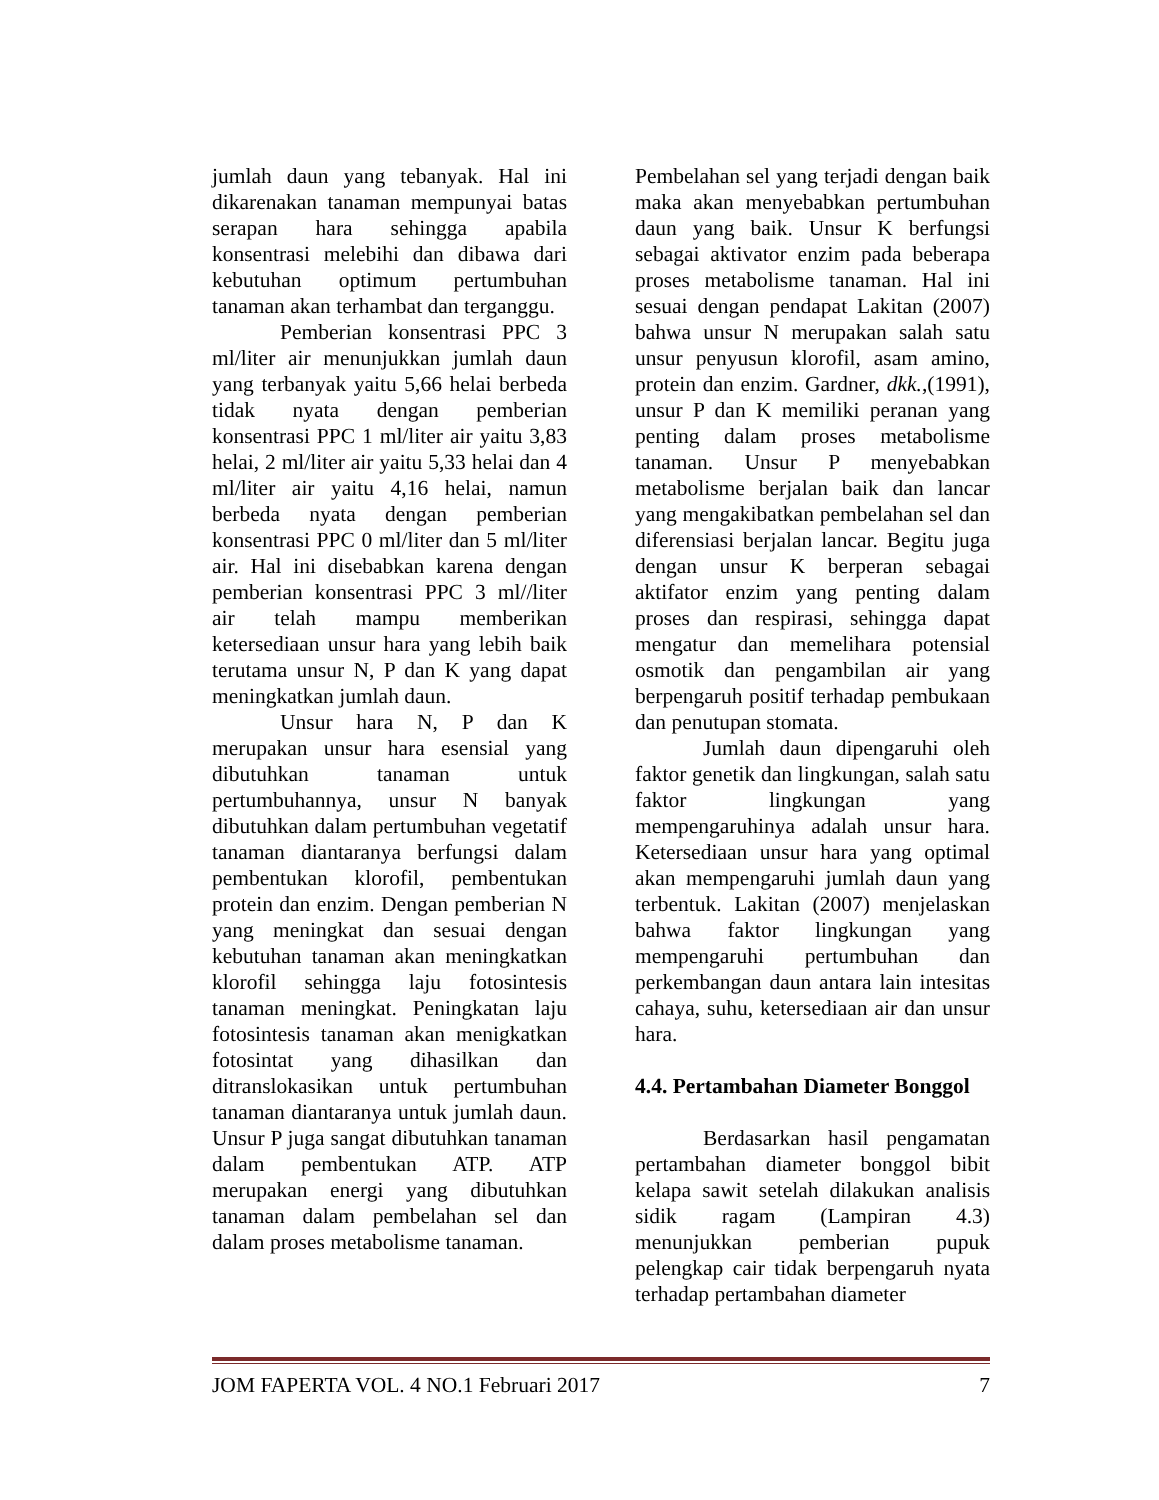jumlah daun yang tebanyak. Hal ini dikarenakan tanaman mempunyai batas serapan hara sehingga apabila konsentrasi melebihi dan dibawa dari kebutuhan optimum pertumbuhan tanaman akan terhambat dan terganggu.
Pemberian konsentrasi PPC 3 ml/liter air menunjukkan jumlah daun yang terbanyak yaitu 5,66 helai berbeda tidak nyata dengan pemberian konsentrasi PPC 1 ml/liter air yaitu 3,83 helai, 2 ml/liter air yaitu 5,33 helai dan 4 ml/liter air yaitu 4,16 helai, namun berbeda nyata dengan pemberian konsentrasi PPC 0 ml/liter dan 5 ml/liter air. Hal ini disebabkan karena dengan pemberian konsentrasi PPC 3 ml//liter air telah mampu memberikan ketersediaan unsur hara yang lebih baik terutama unsur N, P dan K yang dapat meningkatkan jumlah daun.
Unsur hara N, P dan K merupakan unsur hara esensial yang dibutuhkan tanaman untuk pertumbuhannya, unsur N banyak dibutuhkan dalam pertumbuhan vegetatif tanaman diantaranya berfungsi dalam pembentukan klorofil, pembentukan protein dan enzim. Dengan pemberian N yang meningkat dan sesuai dengan kebutuhan tanaman akan meningkatkan klorofil sehingga laju fotosintesis tanaman meningkat. Peningkatan laju fotosintesis tanaman akan menigkatkan fotosintat yang dihasilkan dan ditranslokasikan untuk pertumbuhan tanaman diantaranya untuk jumlah daun. Unsur P juga sangat dibutuhkan tanaman dalam pembentukan ATP. ATP merupakan energi yang dibutuhkan tanaman dalam pembelahan sel dan dalam proses metabolisme tanaman.
Pembelahan sel yang terjadi dengan baik maka akan menyebabkan pertumbuhan daun yang baik. Unsur K berfungsi sebagai aktivator enzim pada beberapa proses metabolisme tanaman. Hal ini sesuai dengan pendapat Lakitan (2007) bahwa unsur N merupakan salah satu unsur penyusun klorofil, asam amino, protein dan enzim. Gardner, dkk.,(1991), unsur P dan K memiliki peranan yang penting dalam proses metabolisme tanaman. Unsur P menyebabkan metabolisme berjalan baik dan lancar yang mengakibatkan pembelahan sel dan diferensiasi berjalan lancar. Begitu juga dengan unsur K berperan sebagai aktifator enzim yang penting dalam proses dan respirasi, sehingga dapat mengatur dan memelihara potensial osmotik dan pengambilan air yang berpengaruh positif terhadap pembukaan dan penutupan stomata.
Jumlah daun dipengaruhi oleh faktor genetik dan lingkungan, salah satu faktor lingkungan yang mempengaruhinya adalah unsur hara. Ketersediaan unsur hara yang optimal akan mempengaruhi jumlah daun yang terbentuk. Lakitan (2007) menjelaskan bahwa faktor lingkungan yang mempengaruhi pertumbuhan dan perkembangan daun antara lain intesitas cahaya, suhu, ketersediaan air dan unsur hara.
4.4. Pertambahan Diameter Bonggol
Berdasarkan hasil pengamatan pertambahan diameter bonggol bibit kelapa sawit setelah dilakukan analisis sidik ragam (Lampiran 4.3) menunjukkan pemberian pupuk pelengkap cair tidak berpengaruh nyata terhadap pertambahan diameter
JOM FAPERTA VOL. 4 NO.1 Februari 2017 7